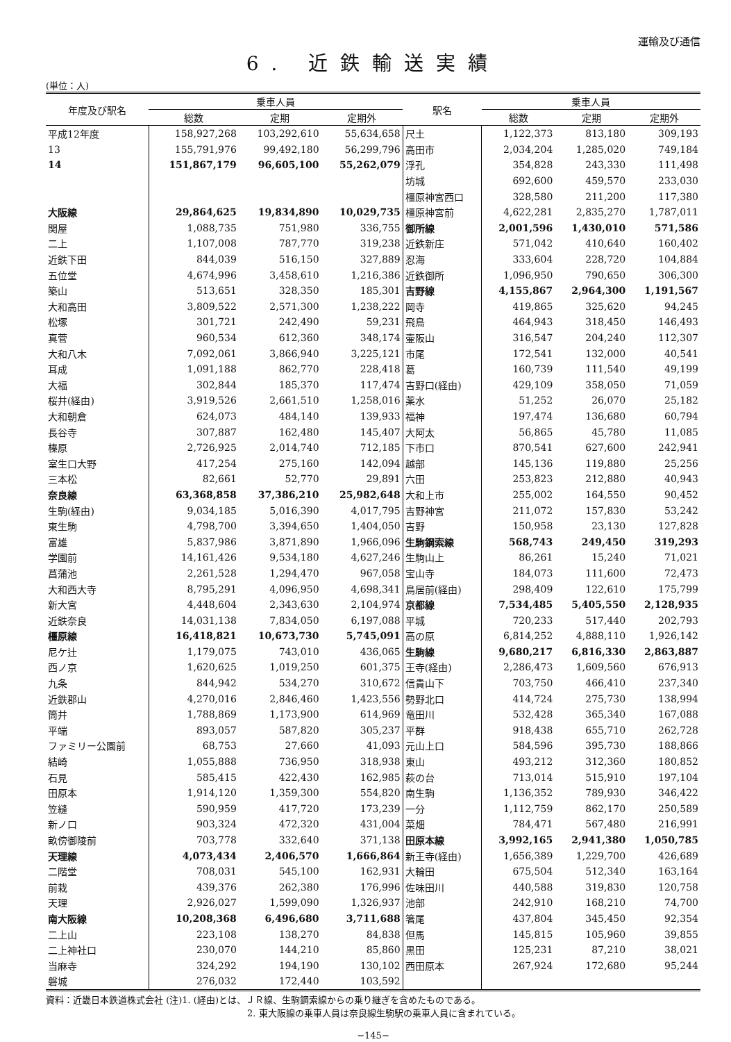運輸及び通信
6. 近鉄輸送実績
(単位：人)
| 年度及び駅名 | 乗車人員 | | | 駅名 | 乗車人員 | | |
| --- | --- | --- | --- | --- | --- | --- | --- |
| | 総数 | 定期 | 定期外 | | 総数 | 定期 | 定期外 |
| 平成12年度 | 158,927,268 | 103,292,610 | 55,634,658 | 尺土 | 1,122,373 | 813,180 | 309,193 |
| 13 | 155,791,976 | 99,492,180 | 56,299,796 | 高田市 | 2,034,204 | 1,285,020 | 749,184 |
| 14 | 151,867,179 | 96,605,100 | 55,262,079 | 浮孔 | 354,828 | 243,330 | 111,498 |
| | | | | 坊城 | 692,600 | 459,570 | 233,030 |
| | | | | 橿原神宮西口 | 328,580 | 211,200 | 117,380 |
| 大阪線 | 29,864,625 | 19,834,890 | 10,029,735 | 橿原神宮前 | 4,622,281 | 2,835,270 | 1,787,011 |
| 関屋 | 1,088,735 | 751,980 | 336,755 | 御所線 | 2,001,596 | 1,430,010 | 571,586 |
| 二上 | 1,107,008 | 787,770 | 319,238 | 近鉄新庄 | 571,042 | 410,640 | 160,402 |
| 近鉄下田 | 844,039 | 516,150 | 327,889 | 忍海 | 333,604 | 228,720 | 104,884 |
| 五位堂 | 4,674,996 | 3,458,610 | 1,216,386 | 近鉄御所 | 1,096,950 | 790,650 | 306,300 |
| 築山 | 513,651 | 328,350 | 185,301 | 吉野線 | 4,155,867 | 2,964,300 | 1,191,567 |
| 大和高田 | 3,809,522 | 2,571,300 | 1,238,222 | 岡寺 | 419,865 | 325,620 | 94,245 |
| 松塚 | 301,721 | 242,490 | 59,231 | 飛鳥 | 464,943 | 318,450 | 146,493 |
| 真菅 | 960,534 | 612,360 | 348,174 | 壷阪山 | 316,547 | 204,240 | 112,307 |
| 大和八木 | 7,092,061 | 3,866,940 | 3,225,121 | 市尾 | 172,541 | 132,000 | 40,541 |
| 耳成 | 1,091,188 | 862,770 | 228,418 | 葛 | 160,739 | 111,540 | 49,199 |
| 大福 | 302,844 | 185,370 | 117,474 | 吉野口(経由) | 429,109 | 358,050 | 71,059 |
| 桜井(経由) | 3,919,526 | 2,661,510 | 1,258,016 | 薬水 | 51,252 | 26,070 | 25,182 |
| 大和朝倉 | 624,073 | 484,140 | 139,933 | 福神 | 197,474 | 136,680 | 60,794 |
| 長谷寺 | 307,887 | 162,480 | 145,407 | 大阿太 | 56,865 | 45,780 | 11,085 |
| 榛原 | 2,726,925 | 2,014,740 | 712,185 | 下市口 | 870,541 | 627,600 | 242,941 |
| 室生口大野 | 417,254 | 275,160 | 142,094 | 越部 | 145,136 | 119,880 | 25,256 |
| 三本松 | 82,661 | 52,770 | 29,891 | 六田 | 253,823 | 212,880 | 40,943 |
| 奈良線 | 63,368,858 | 37,386,210 | 25,982,648 | 大和上市 | 255,002 | 164,550 | 90,452 |
| 生駒(経由) | 9,034,185 | 5,016,390 | 4,017,795 | 吉野神宮 | 211,072 | 157,830 | 53,242 |
| 東生駒 | 4,798,700 | 3,394,650 | 1,404,050 | 吉野 | 150,958 | 23,130 | 127,828 |
| 富雄 | 5,837,986 | 3,871,890 | 1,966,096 | 生駒鋼索線 | 568,743 | 249,450 | 319,293 |
| 学園前 | 14,161,426 | 9,534,180 | 4,627,246 | 生駒山上 | 86,261 | 15,240 | 71,021 |
| 菖蒲池 | 2,261,528 | 1,294,470 | 967,058 | 宝山寺 | 184,073 | 111,600 | 72,473 |
| 大和西大寺 | 8,795,291 | 4,096,950 | 4,698,341 | 鳥居前(経由) | 298,409 | 122,610 | 175,799 |
| 新大宮 | 4,448,604 | 2,343,630 | 2,104,974 | 京都線 | 7,534,485 | 5,405,550 | 2,128,935 |
| 近鉄奈良 | 14,031,138 | 7,834,050 | 6,197,088 | 平城 | 720,233 | 517,440 | 202,793 |
| 橿原線 | 16,418,821 | 10,673,730 | 5,745,091 | 高の原 | 6,814,252 | 4,888,110 | 1,926,142 |
| 尼ケ辻 | 1,179,075 | 743,010 | 436,065 | 生駒線 | 9,680,217 | 6,816,330 | 2,863,887 |
| 西ノ京 | 1,620,625 | 1,019,250 | 601,375 | 王寺(経由) | 2,286,473 | 1,609,560 | 676,913 |
| 九条 | 844,942 | 534,270 | 310,672 | 信貴山下 | 703,750 | 466,410 | 237,340 |
| 近鉄郡山 | 4,270,016 | 2,846,460 | 1,423,556 | 勢野北口 | 414,724 | 275,730 | 138,994 |
| 筒井 | 1,788,869 | 1,173,900 | 614,969 | 竜田川 | 532,428 | 365,340 | 167,088 |
| 平端 | 893,057 | 587,820 | 305,237 | 平群 | 918,438 | 655,710 | 262,728 |
| ファミリー公園前 | 68,753 | 27,660 | 41,093 | 元山上口 | 584,596 | 395,730 | 188,866 |
| 結崎 | 1,055,888 | 736,950 | 318,938 | 東山 | 493,212 | 312,360 | 180,852 |
| 石見 | 585,415 | 422,430 | 162,985 | 萩の台 | 713,014 | 515,910 | 197,104 |
| 田原本 | 1,914,120 | 1,359,300 | 554,820 | 南生駒 | 1,136,352 | 789,930 | 346,422 |
| 笠縫 | 590,959 | 417,720 | 173,239 | 一分 | 1,112,759 | 862,170 | 250,589 |
| 新ノ口 | 903,324 | 472,320 | 431,004 | 菜畑 | 784,471 | 567,480 | 216,991 |
| 畝傍御陵前 | 703,778 | 332,640 | 371,138 | 田原本線 | 3,992,165 | 2,941,380 | 1,050,785 |
| 天理線 | 4,073,434 | 2,406,570 | 1,666,864 | 新王寺(経由) | 1,656,389 | 1,229,700 | 426,689 |
| 二階堂 | 708,031 | 545,100 | 162,931 | 大輪田 | 675,504 | 512,340 | 163,164 |
| 前栽 | 439,376 | 262,380 | 176,996 | 佐味田川 | 440,588 | 319,830 | 120,758 |
| 天理 | 2,926,027 | 1,599,090 | 1,326,937 | 池部 | 242,910 | 168,210 | 74,700 |
| 南大阪線 | 10,208,368 | 6,496,680 | 3,711,688 | 箸尾 | 437,804 | 345,450 | 92,354 |
| 二上山 | 223,108 | 138,270 | 84,838 | 但馬 | 145,815 | 105,960 | 39,855 |
| 二上神社口 | 230,070 | 144,210 | 85,860 | 黒田 | 125,231 | 87,210 | 38,021 |
| 当麻寺 | 324,292 | 194,190 | 130,102 | 西田原本 | 267,924 | 172,680 | 95,244 |
| 磐城 | 276,032 | 172,440 | 103,592 | | | | |
資料：近畿日本鉄道株式会社 (注)1. (経由)とは、ＪＲ線、生駒鋼索線からの乗り継ぎを含めたものである。
2. 東大阪線の乗車人員は奈良線生駒駅の乗車人員に含まれている。
−145−